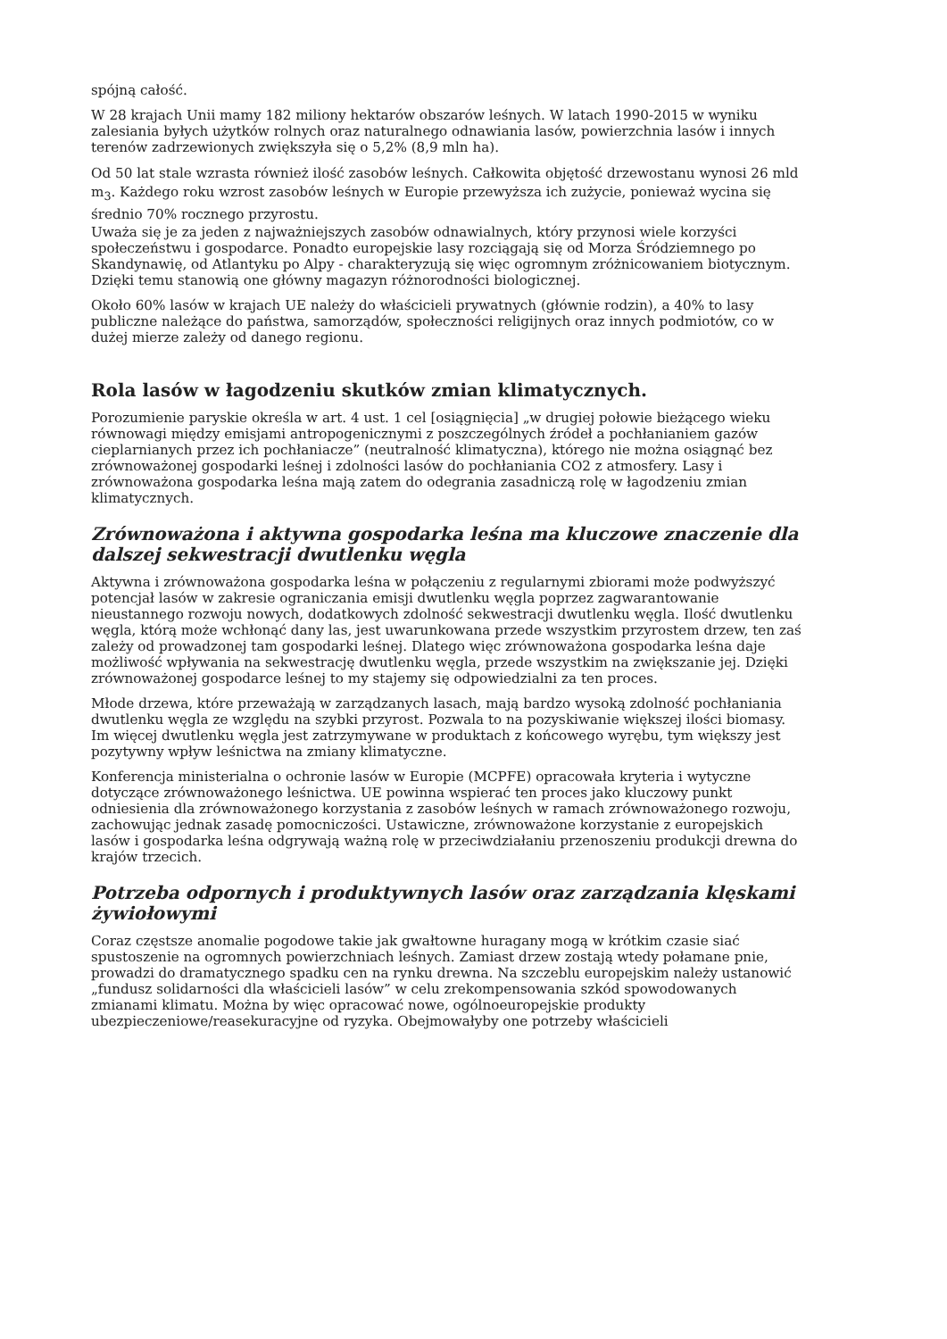spójną całość.
W 28 krajach Unii mamy 182 miliony hektarów obszarów leśnych. W latach 1990-2015 w wyniku zalesiania byłych użytków rolnych oraz naturalnego odnawiania lasów, powierzchnia lasów i innych terenów zadrzewionych zwiększyła się o 5,2% (8,9 mln ha).
Od 50 lat stale wzrasta również ilość zasobów leśnych. Całkowita objętość drzewostanu wynosi 26 mld m<sub>3</sub>. Każdego roku wzrost zasobów leśnych w Europie przewyższa ich zużycie, ponieważ wycina się średnio 70% rocznego przyrostu.
Uważa się je za jeden z najważniejszych zasobów odnawialnych, który przynosi wiele korzyści społeczeństwu i gospodarce. Ponadto europejskie lasy rozciągają się od Morza Śródziemnego po Skandynawię, od Atlantyku po Alpy - charakteryzują się więc ogromnym zróżnicowaniem biotycznym. Dzięki temu stanowią one główny magazyn różnorodności biologicznej.
Około 60% lasów w krajach UE należy do właścicieli prywatnych (głównie rodzin), a 40% to lasy publiczne należące do państwa, samorządów, społeczności religijnych oraz innych podmiotów, co w dużej mierze zależy od danego regionu.
Rola lasów w łagodzeniu skutków zmian klimatycznych.
Porozumienie paryskie określa w art. 4 ust. 1 cel [osiągnięcia] „w drugiej połowie bieżącego wieku równowagi między emisjami antropogenicznymi z poszczególnych źródeł a pochłanianiem gazów cieplarnianych przez ich pochłaniacze” (neutralność klimatyczna), którego nie można osiągnąć bez zrównoważonej gospodarki leśnej i zdolności lasów do pochłaniania CO2 z atmosfery. Lasy i zrównoważona gospodarka leśna mają zatem do odegrania zasadniczą rolę w łagodzeniu zmian klimatycznych.
Zrównoważona i aktywna gospodarka leśna ma kluczowe znaczenie dla dalszej sekwestracji dwutlenku węgla
Aktywna i zrównoważona gospodarka leśna w połączeniu z regularnymi zbiorami może podwyższyć potencjał lasów w zakresie ograniczania emisji dwutlenku węgla poprzez zagwarantowanie nieustannego rozwoju nowych, dodatkowych zdolność sekwestracji dwutlenku węgla. Ilość dwutlenku węgla, którą może wchłonąć dany las, jest uwarunkowana przede wszystkim przyrostem drzew, ten zaś zależy od prowadzonej tam gospodarki leśnej. Dlatego więc zrównoważona gospodarka leśna daje możliwość wpływania na sekwestrację dwutlenku węgla, przede wszystkim na zwiększanie jej. Dzięki zrównoważonej gospodarce leśnej to my stajemy się odpowiedzialni za ten proces.
Młode drzewa, które przeważają w zarządzanych lasach, mają bardzo wysoką zdolność pochłaniania dwutlenku węgla ze względu na szybki przyrost. Pozwala to na pozyskiwanie większej ilości biomasy. Im więcej dwutlenku węgla jest zatrzymywane w produktach z końcowego wyrębu, tym większy jest pozytywny wpływ leśnictwa na zmiany klimatyczne.
Konferencja ministerialna o ochronie lasów w Europie (MCPFE) opracowała kryteria i wytyczne dotyczące zrównoważonego leśnictwa. UE powinna wspierać ten proces jako kluczowy punkt odniesienia dla zrównoważonego korzystania z zasobów leśnych w ramach zrównoważonego rozwoju, zachowując jednak zasadę pomocniczości. Ustawiczne, zrównoważone korzystanie z europejskich lasów i gospodarka leśna odgrywają ważną rolę w przeciwdziałaniu przenoszeniu produkcji drewna do krajów trzecich.
Potrzeba odpornych i produktywnych lasów oraz zarządzania klęskami żywiołowymi
Coraz częstsze anomalie pogodowe takie jak gwałtowne huragany mogą w krótkim czasie siać spustoszenie na ogromnych powierzchniach leśnych. Zamiast drzew zostają wtedy połamane pnie, prowadzi do dramatycznego spadku cen na rynku drewna. Na szczeblu europejskim należy ustanowić „fundusz solidarności dla właścicieli lasów” w celu zrekompensowania szkód spowodowanych zmianami klimatu. Można by więc opracować nowe, ogólnoeuropejskie produkty ubezpieczeniowe/reasekuracyjne od ryzyka. Obejmowałyby one potrzeby właścicieli